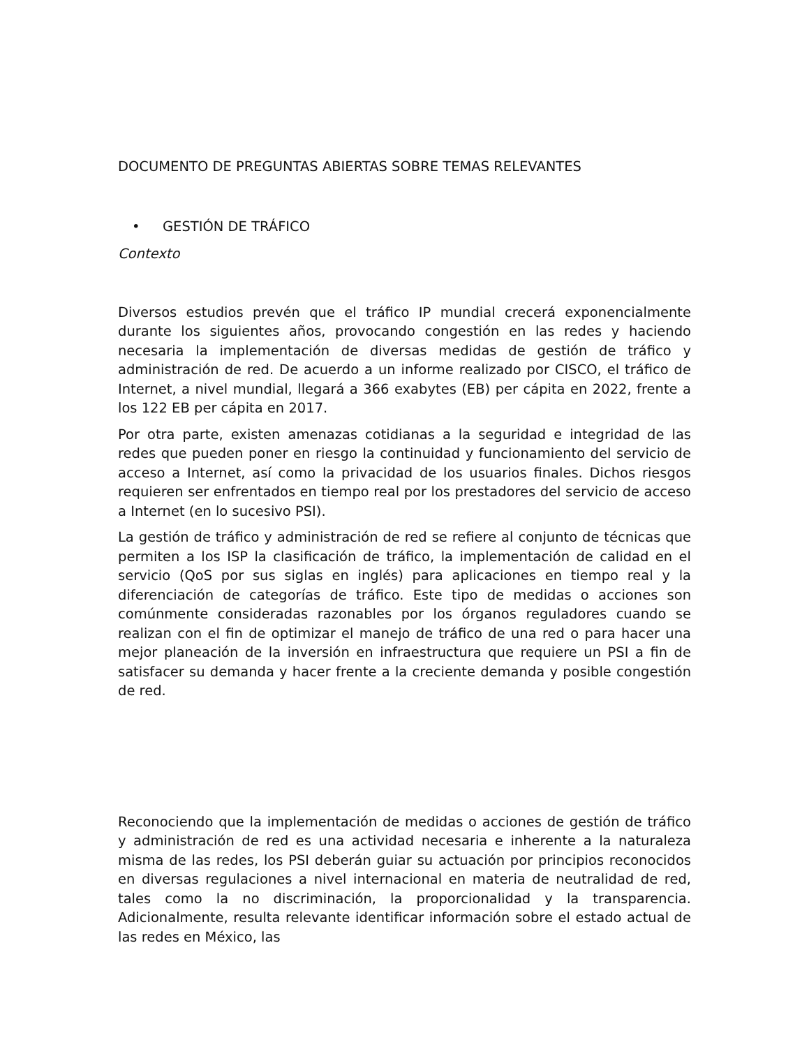DOCUMENTO DE PREGUNTAS ABIERTAS SOBRE TEMAS RELEVANTES
• GESTIÓN DE TRÁFICO
Contexto
Diversos estudios prevén que el tráfico IP mundial crecerá exponencialmente durante los siguientes años, provocando congestión en las redes y haciendo necesaria la implementación de diversas medidas de gestión de tráfico y administración de red. De acuerdo a un informe realizado por CISCO, el tráfico de Internet, a nivel mundial, llegará a 366 exabytes (EB) per cápita en 2022, frente a los 122 EB per cápita en 2017.
Por otra parte, existen amenazas cotidianas a la seguridad e integridad de las redes que pueden poner en riesgo la continuidad y funcionamiento del servicio de acceso a Internet, así como la privacidad de los usuarios finales. Dichos riesgos requieren ser enfrentados en tiempo real por los prestadores del servicio de acceso a Internet (en lo sucesivo PSI).
La gestión de tráfico y administración de red se refiere al conjunto de técnicas que permiten a los ISP la clasificación de tráfico, la implementación de calidad en el servicio (QoS por sus siglas en inglés) para aplicaciones en tiempo real y la diferenciación de categorías de tráfico. Este tipo de medidas o acciones son comúnmente consideradas razonables por los órganos reguladores cuando se realizan con el fin de optimizar el manejo de tráfico de una red o para hacer una mejor planeación de la inversión en infraestructura que requiere un PSI a fin de satisfacer su demanda y hacer frente a la creciente demanda y posible congestión de red.
Reconociendo que la implementación de medidas o acciones de gestión de tráfico y administración de red es una actividad necesaria e inherente a la naturaleza misma de las redes, los PSI deberán guiar su actuación por principios reconocidos en diversas regulaciones a nivel internacional en materia de neutralidad de red, tales como la no discriminación, la proporcionalidad y la transparencia. Adicionalmente, resulta relevante identificar información sobre el estado actual de las redes en México, las